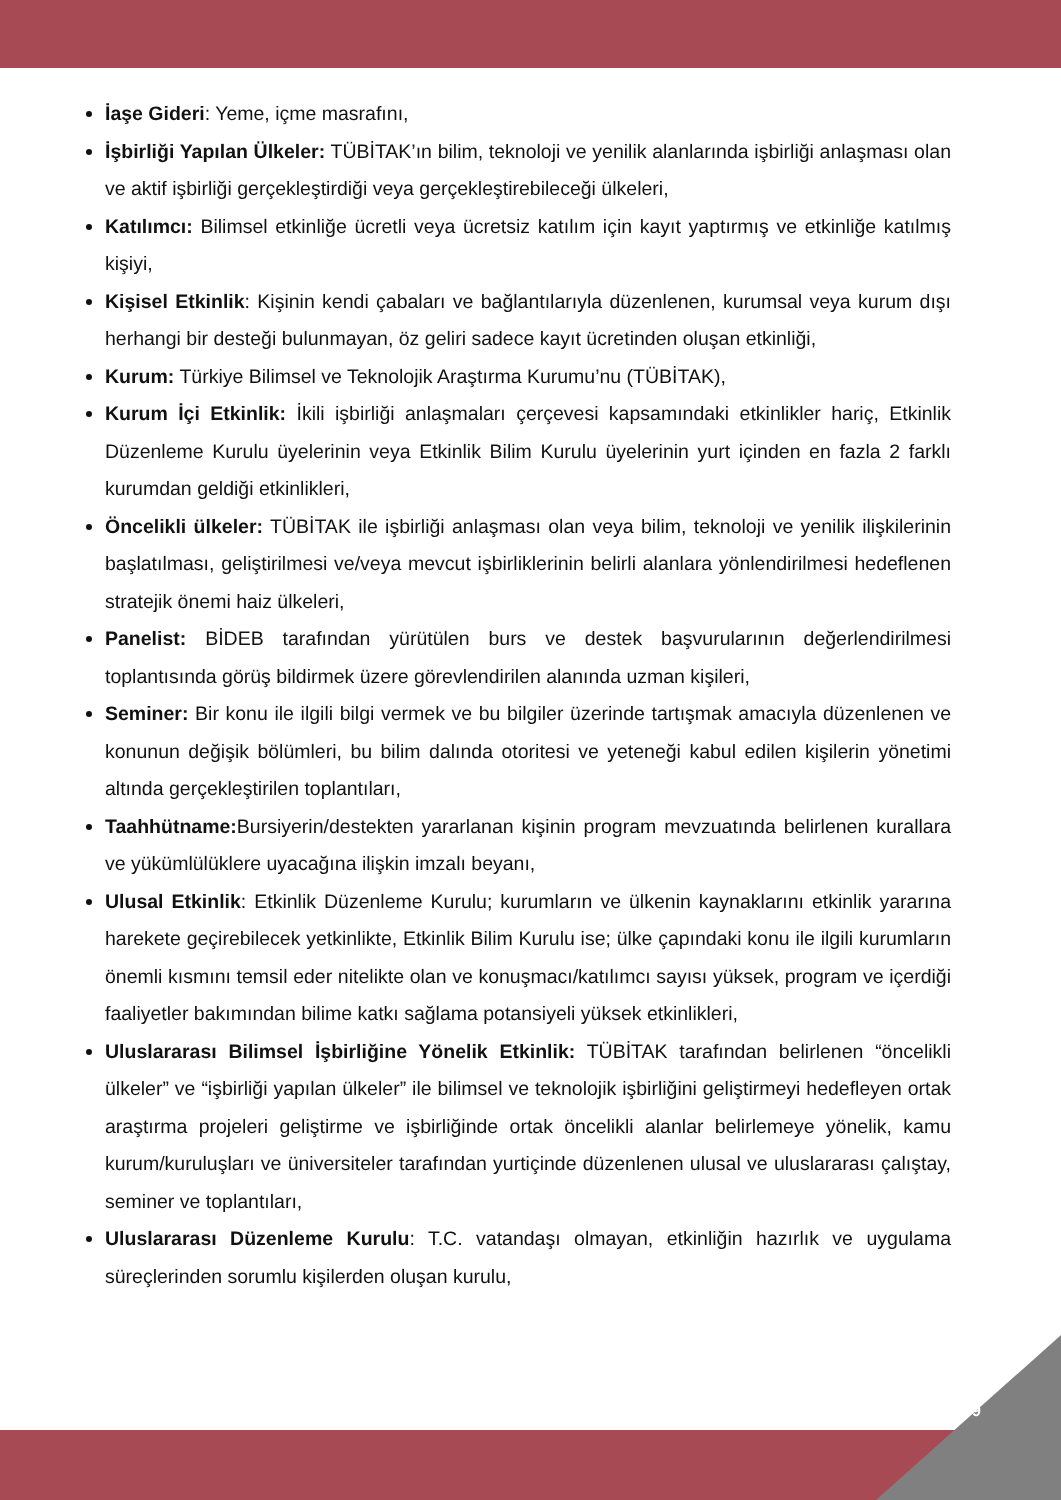İaşe Gideri: Yeme, içme masrafını,
İşbirliği Yapılan Ülkeler: TÜBİTAK’ın bilim, teknoloji ve yenilik alanlarında işbirliği anlaşması olan ve aktif işbirliği gerçekleştirdiği veya gerçekleştirebileceği ülkeleri,
Katılımcı: Bilimsel etkinliğe ücretli veya ücretsiz katılım için kayıt yaptırmış ve etkinliğe katılmış kişiyi,
Kişisel Etkinlik: Kişinin kendi çabaları ve bağlantılarıyla düzenlenen, kurumsal veya kurum dışı herhangi bir desteği bulunmayan, öz geliri sadece kayıt ücretinden oluşan etkinliği,
Kurum: Türkiye Bilimsel ve Teknolojik Araştırma Kurumu’nu (TÜBİTAK),
Kurum İçi Etkinlik: İkili işbirliği anlaşmaları çerçevesi kapsamındaki etkinlikler hariç, Etkinlik Düzenleme Kurulu üyelerinin veya Etkinlik Bilim Kurulu üyelerinin yurt içinden en fazla 2 farklı kurumdan geldiği etkinlikleri,
Öncelikli ülkeler: TÜBİTAK ile işbirliği anlaşması olan veya bilim, teknoloji ve yenilik ilişkilerinin başlatılması, geliştirilmesi ve/veya mevcut işbirliklerinin belirli alanlara yönlendirilmesi hedeflenen stratejik önemi haiz ülkeleri,
Panelist: BİDEB tarafından yürütülen burs ve destek başvurularının değerlendirilmesi toplantısında görüş bildirmek üzere görevlendirilen alanında uzman kişileri,
Seminer: Bir konu ile ilgili bilgi vermek ve bu bilgiler üzerinde tartışmak amacıyla düzenlenen ve konunun değişik bölümleri, bu bilim dalında otoritesi ve yeteneği kabul edilen kişilerin yönetimi altında gerçekleştirilen toplantıları,
Taahhütname: Bursiyerin/destekten yararlanan kişinin program mevzuatında belirlenen kurallara ve yükümlülüklere uyacağına ilişkin imzalı beyanı,
Ulusal Etkinlik: Etkinlik Düzenleme Kurulu; kurumların ve ülkenin kaynaklarını etkinlik yararına harekete geçirebilecek yetkinlikte, Etkinlik Bilim Kurulu ise; ülke çapındaki konu ile ilgili kurumların önemli kısmını temsil eder nitelikte olan ve konuşmacı/katılımcı sayısı yüksek, program ve içerdiği faaliyetler bakımından bilime katkı sağlama potansiyeli yüksek etkinlikleri,
Uluslararası Bilimsel İşbirliğine Yönelik Etkinlik: TÜBİTAK tarafından belirlenen “öncelikli ülkeler” ve “işbirliği yapılan ülkeler” ile bilimsel ve teknolojik işbirliğini geliştirmeyi hedefleyen ortak araştırma projeleri geliştirme ve işbirliğinde ortak öncelikli alanlar belirlemeye yönelik, kamu kurum/kuruluşları ve üniversiteler tarafından yurtiçinde düzenlenen ulusal ve uluslararası çalıştay, seminer ve toplantıları,
Uluslararası Düzenleme Kurulu: T.C. vatandaşı olmayan, etkinliğin hazırlık ve uygulama süreçlerinden sorumlu kişilerden oluşan kurulu,
9